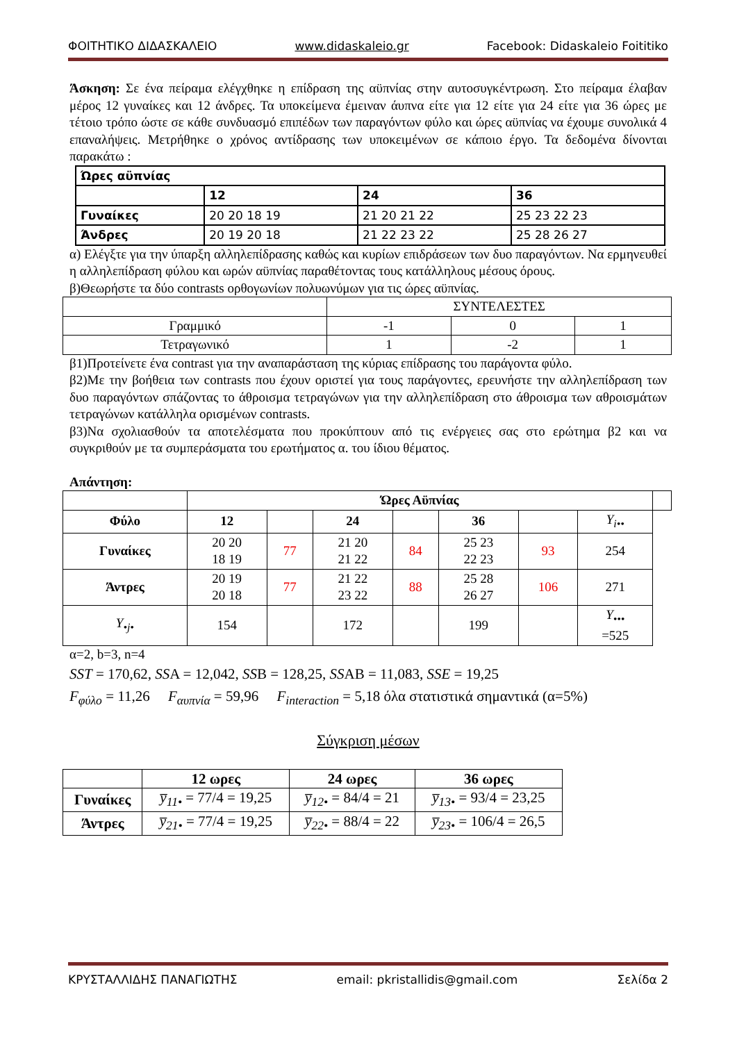ΦΟΙΤΗΤΙΚΟ ΔΙΔΑΣΚΑΛΕΙΟ www.didaskaleio.gr Facebook: Didaskaleio Foititiko
Άσκηση: Σε ένα πείραμα ελέγχθηκε η επίδραση της αϋπνίας στην αυτοσυγκέντρωση. Στο πείραμα έλαβαν μέρος 12 γυναίκες και 12 άνδρες. Τα υποκείμενα έμειναν άυπνα είτε για 12 είτε για 24 είτε για 36 ώρες με τέτοιο τρόπο ώστε σε κάθε συνδυασμό επιπέδων των παραγόντων φύλο και ώρες αϋπνίας να έχουμε συνολικά 4 επαναλήψεις. Μετρήθηκε ο χρόνος αντίδρασης των υποκειμένων σε κάποιο έργο. Τα δεδομένα δίνονται παρακάτω :
| Ώρες αϋπνίας | | | |
| | 12 | 24 | 36 |
| Γυναίκες | 20 20 18 19 | 21 20 21 22 | 25 23 22 23 |
| Άνδρες | 20 19 20 18 | 21 22 23 22 | 25 28 26 27 |
α) Ελέγξτε για την ύπαρξη αλληλεπίδρασης καθώς και κυρίων επιδράσεων των δυο παραγόντων. Να ερμηνευθεί η αλληλεπίδραση φύλου και ωρών αϋπνίας παραθέτοντας τους κατάλληλους μέσους όρους.
β)Θεωρήστε τα δύο contrasts ορθογωνίων πολυωνύμων για τις ώρες αϋπνίας.
| | ΣΥΝΤΕΛΕΣΤΕΣ | | |
| Γραμμικό | -1 | 0 | 1 |
| Τετραγωνικό | 1 | -2 | 1 |
β1)Προτείνετε ένα contrast για την αναπαράσταση της κύριας επίδρασης του παράγοντα φύλο.
β2)Με την βοήθεια των contrasts που έχουν οριστεί για τους παράγοντες, ερευνήστε την αλληλεπίδραση των δυο παραγόντων σπάζοντας το άθροισμα τετραγώνων για την αλληλεπίδραση στο άθροισμα των αθροισμάτων τετραγώνων κατάλληλα ορισμένων contrasts.
β3)Να σχολιασθούν τα αποτελέσματα που προκύπτουν από τις ενέργειες σας στο ερώτημα β2 και να συγκριθούν με τα συμπεράσματα του ερωτήματος α. του ίδιου θέματος.
Απάντηση:
| | Ώρες Αϋπνίας | | | | | | | |
| Φύλο | 12 | | 24 | | 36 | | Y<sub>i••</sub> | |
| Γυναίκες | 20 20 18 19 | 77 | 21 20 21 22 | 84 | 25 23 22 23 | 93 | 254 | |
| Άντρες | 20 19 20 18 | 77 | 21 22 23 22 | 88 | 25 28 26 27 | 106 | 271 | |
| Y<sub>•j•</sub> | 154 | | 172 | | 199 | | Y<sub>•••</sub> =525 | |
α=2, b=3, n=4
SST = 170,62, SSA = 12,042, SSB = 128,25, SSAB = 11,083, SSE = 19,25
F<sub>φύλο</sub> = 11,26 F<sub>αυπνία</sub> = 59,96 F<sub>interaction</sub> = 5,18 όλα στατιστικά σημαντικά (α=5%)
Σύγκριση μέσων
| | 12 ωρες | 24 ωρες | 36 ωρες |
| Γυναίκες | y̅<sub>11•</sub> = 77/4 = 19,25 | y̅<sub>12•</sub> = 84/4 = 21 | y̅<sub>13•</sub> = 93/4 = 23,25 |
| Άντρες | y̅<sub>21•</sub> = 77/4 = 19,25 | y̅<sub>22•</sub> = 88/4 = 22 | y̅<sub>23•</sub> = 106/4 = 26,5 |
ΚΡΥΣΤΑΛΛΙΔΗΣ ΠΑΝΑΓΙΩΤΗΣ email: pkristallidis@gmail.com Σελίδα 2